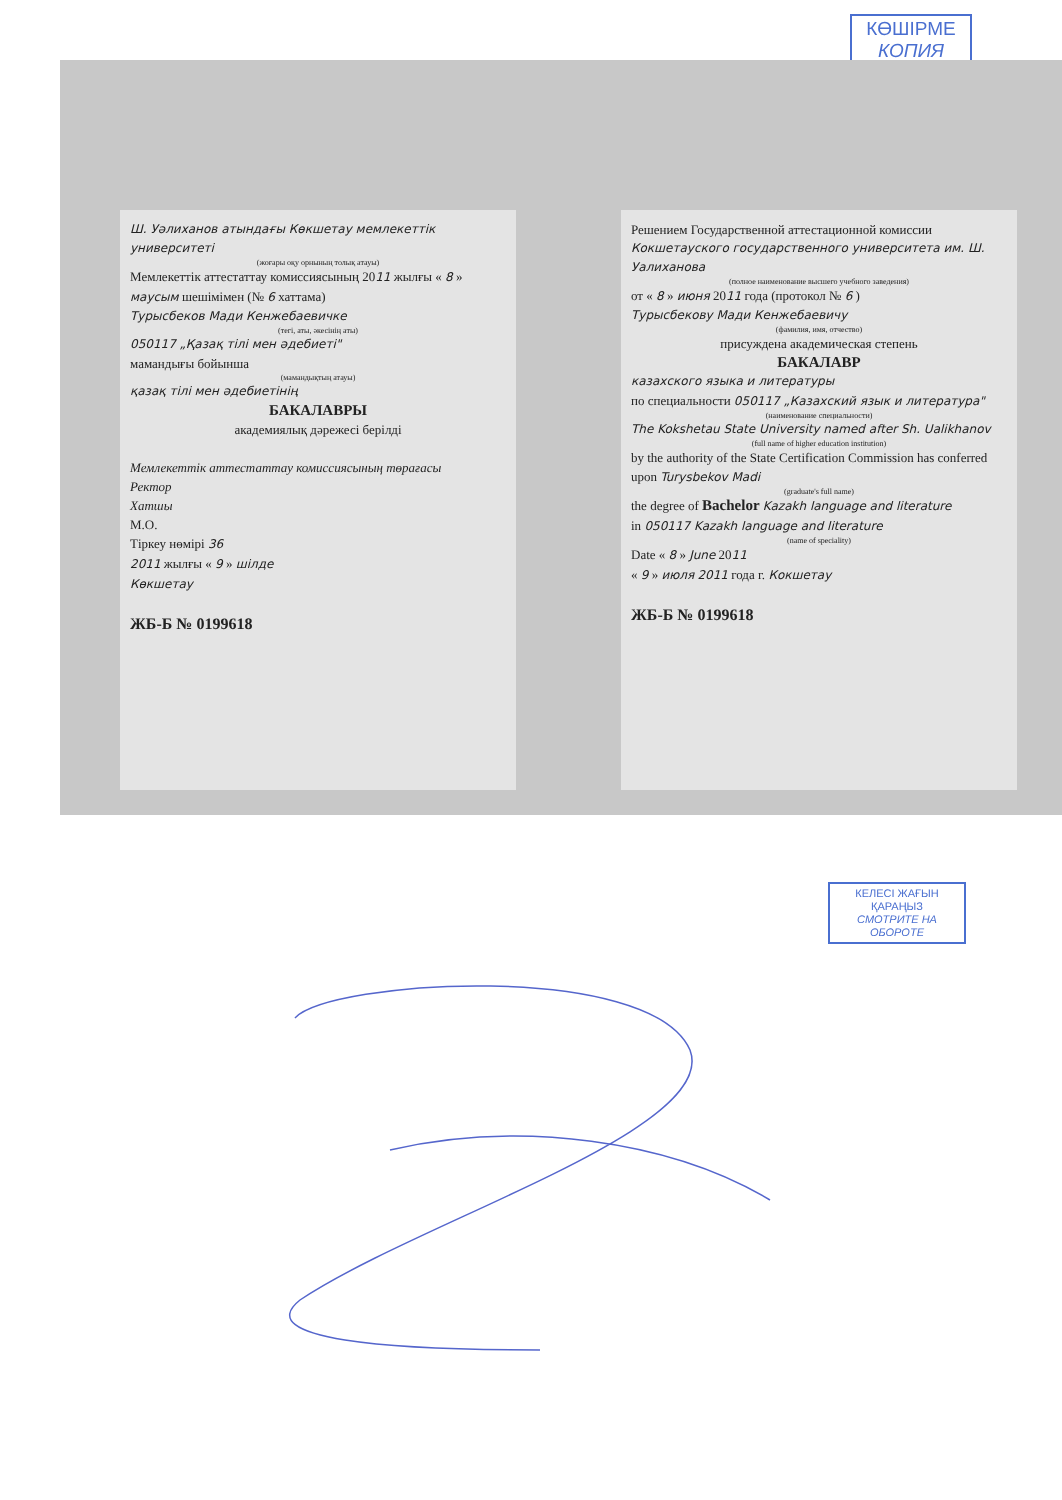КӨШІРМЕ
КОПИЯ
Ш. Уәлиханов атындағы Көкшетау мемлекеттік университеті
(жоғары оқу орнының толық атауы)
Мемлекеттік аттестаттау комиссиясының 2011 жылғы « 8 » маусым шешімімен (№ 6 хаттама)
Турысбеков Мади Кенжебаевичке
(тегі, аты, әкесінің аты)
050117 „Қазақ тілі мен әдебиеті"
мамандығы бойынша
(мамандықтың атауы)
қазақ тілі мен әдебиетінің
БАКАЛАВРЫ
академиялық дәрежесі берілді
Мемлекеттік аттестаттау комиссиясының төрағасы
Ректор
Хатшы
М.О.
Тіркеу нөмірі 36
2011 жылғы « 9 » шілде
Көкшетау
ЖБ-Б № 0199618
Решением Государственной аттестационной комиссии
Кокшетауского государственного университета им. Ш. Уалиханова
(полное наименование высшего учебного заведения)
от « 8 » июня 2011 года (протокол № 6 )
Турысбекову Мади Кенжебаевичу
(фамилия, имя, отчество)
присуждена академическая степень
БАКАЛАВР
казахского языка и литературы
по специальности 050117 „Казахский язык и литература"
(наименование специальности)
The Kokshetau State University named after Sh. Ualikhanov
(full name of higher education institution)
by the authority of the State Certification Commission has conferred upon Turysbekov Madi
(graduate's full name)
the degree of Bachelor Kazakh language and literature
in 050117 Kazakh language and literature
(name of speciality)
Date « 8 » June 2011
« 9 » июля 2011 года г. Кокшетау
ЖБ-Б № 0199618
КЕЛЕСІ ЖАҒЫН
ҚАРАҢЫЗ
СМОТРИТЕ НА ОБОРОТЕ